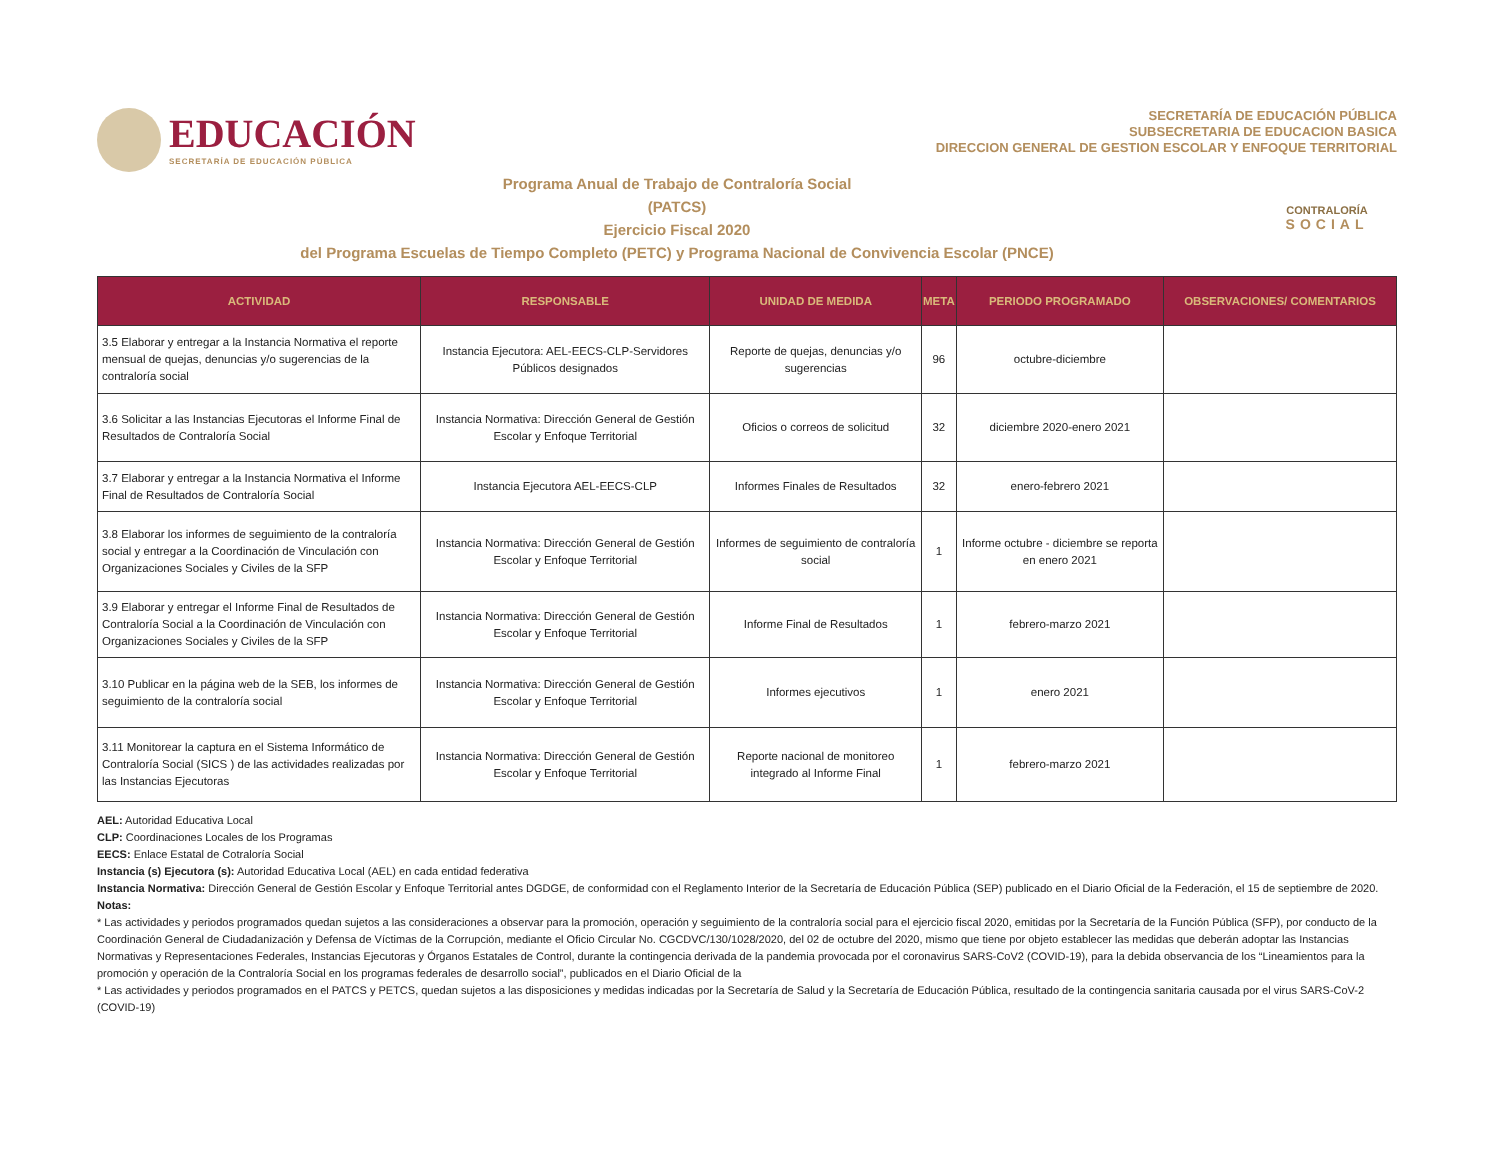EDUCACIÓN
SECRETARÍA DE EDUCACIÓN PÚBLICA
SECRETARÍA DE EDUCACIÓN PÚBLICA
SUBSECRETARIA DE EDUCACION BASICA
DIRECCION GENERAL DE GESTION ESCOLAR Y ENFOQUE TERRITORIAL
Programa Anual de Trabajo de Contraloría Social
(PATCS)
Ejercicio Fiscal 2020
del Programa Escuelas de Tiempo Completo (PETC) y Programa Nacional de Convivencia Escolar (PNCE)
CONTRALORÍA
SOCIAL
| ACTIVIDAD | RESPONSABLE | UNIDAD DE MEDIDA | META | PERIODO PROGRAMADO | OBSERVACIONES/ COMENTARIOS |
| --- | --- | --- | --- | --- | --- |
| 3.5 Elaborar y entregar a la Instancia Normativa el reporte mensual de quejas, denuncias y/o sugerencias de la contraloría social | Instancia Ejecutora: AEL-EECS-CLP-Servidores Públicos designados | Reporte de quejas, denuncias y/o sugerencias | 96 | octubre-diciembre | |
| 3.6 Solicitar a las Instancias Ejecutoras el Informe Final de Resultados de Contraloría Social | Instancia Normativa: Dirección General de Gestión Escolar y Enfoque Territorial | Oficios o correos de solicitud | 32 | diciembre 2020-enero 2021 | |
| 3.7 Elaborar y entregar a la Instancia Normativa el Informe Final de Resultados de Contraloría Social | Instancia Ejecutora AEL-EECS-CLP | Informes Finales de Resultados | 32 | enero-febrero 2021 | |
| 3.8 Elaborar los informes de seguimiento de la contraloría social y entregar a la Coordinación de Vinculación con Organizaciones Sociales y Civiles de la SFP | Instancia Normativa: Dirección General de Gestión Escolar y Enfoque Territorial | Informes de seguimiento de contraloría social | 1 | Informe octubre - diciembre se reporta en enero 2021 | |
| 3.9 Elaborar y entregar el Informe Final de Resultados de Contraloría Social a la Coordinación de Vinculación con Organizaciones Sociales y Civiles de la SFP | Instancia Normativa: Dirección General de Gestión Escolar y Enfoque Territorial | Informe Final de Resultados | 1 | febrero-marzo 2021 | |
| 3.10 Publicar en la página web de la SEB, los informes de seguimiento de la contraloría social | Instancia Normativa: Dirección General de Gestión Escolar y Enfoque Territorial | Informes ejecutivos | 1 | enero 2021 | |
| 3.11 Monitorear la captura en el Sistema Informático de Contraloría Social (SICS ) de las actividades realizadas por las Instancias Ejecutoras | Instancia Normativa: Dirección General de Gestión Escolar y Enfoque Territorial | Reporte nacional de monitoreo integrado al Informe Final | 1 | febrero-marzo 2021 | |
AEL: Autoridad Educativa Local
CLP: Coordinaciones Locales de los Programas
EECS: Enlace Estatal de Cotraloría Social
Instancia (s) Ejecutora (s): Autoridad Educativa Local (AEL) en cada entidad federativa
Instancia Normativa: Dirección General de Gestión Escolar y Enfoque Territorial antes DGDGE, de conformidad con el Reglamento Interior de la Secretaría de Educación Pública (SEP) publicado en el Diario Oficial de la Federación, el 15 de septiembre de 2020.
Notas:
* Las actividades y periodos programados quedan sujetos a las consideraciones a observar para la promoción, operación y seguimiento de la contraloría social para el ejercicio fiscal 2020, emitidas por la Secretaría de la Función Pública (SFP), por conducto de la Coordinación General de Ciudadanización y Defensa de Víctimas de la Corrupción, mediante el Oficio Circular No. CGCDVC/130/1028/2020, del 02 de octubre del 2020, mismo que tiene por objeto establecer las medidas que deberán adoptar las Instancias Normativas y Representaciones Federales, Instancias Ejecutoras y Órganos Estatales de Control, durante la contingencia derivada de la pandemia provocada por el coronavirus SARS-CoV2 (COVID-19), para la debida observancia de los “Lineamientos para la promoción y operación de la Contraloría Social en los programas federales de desarrollo social”, publicados en el Diario Oficial de la
* Las actividades y periodos programados en el PATCS y PETCS, quedan sujetos a las disposiciones y medidas indicadas por la Secretaría de Salud y la Secretaría de Educación Pública, resultado de la contingencia sanitaria causada por el virus SARS-CoV-2 (COVID-19)